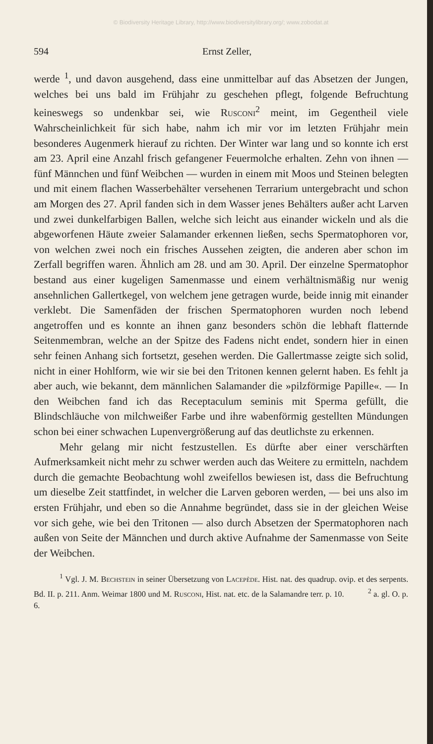© Biodiversity Heritage Library, http://www.biodiversitylibrary.org/; www.zobodat.at
594 Ernst Zeller,
werde <sup>1</sup>, und davon ausgehend, dass eine unmittelbar auf das Absetzen der Jungen, welches bei uns bald im Frühjahr zu geschehen pflegt, folgende Befruchtung keineswegs so undenkbar sei, wie Rusconi<sup>2</sup> meint, im Gegentheil viele Wahrscheinlichkeit für sich habe, nahm ich mir vor im letzten Frühjahr mein besonderes Augenmerk hierauf zu richten. Der Winter war lang und so konnte ich erst am 23. April eine Anzahl frisch gefangener Feuermolche erhalten. Zehn von ihnen — fünf Männchen und fünf Weibchen — wurden in einem mit Moos und Steinen belegten und mit einem flachen Wasserbehälter versehenen Terrarium untergebracht und schon am Morgen des 27. April fanden sich in dem Wasser jenes Behälters außer acht Larven und zwei dunkelfarbigen Ballen, welche sich leicht aus einander wickeln und als die abgeworfenen Häute zweier Salamander erkennen ließen, sechs Spermatophoren vor, von welchen zwei noch ein frisches Aussehen zeigten, die anderen aber schon im Zerfall begriffen waren. Ähnlich am 28. und am 30. April. Der einzelne Spermatophor bestand aus einer kugeligen Samenmasse und einem verhältnismäßig nur wenig ansehnlichen Gallertkegel, von welchem jene getragen wurde, beide innig mit einander verklebt. Die Samenfäden der frischen Spermatophoren wurden noch lebend angetroffen und es konnte an ihnen ganz besonders schön die lebhaft flatternde Seitenmembran, welche an der Spitze des Fadens nicht endet, sondern hier in einen sehr feinen Anhang sich fortsetzt, gesehen werden. Die Gallertmasse zeigte sich solid, nicht in einer Hohlform, wie wir sie bei den Tritonen kennen gelernt haben. Es fehlt ja aber auch, wie bekannt, dem männlichen Salamander die »pilzförmige Papille«. — In den Weibchen fand ich das Receptaculum seminis mit Sperma gefüllt, die Blindschläuche von milchweißer Farbe und ihre wabenförmig gestellten Mündungen schon bei einer schwachen Lupenvergrößerung auf das deutlichste zu erkennen.
Mehr gelang mir nicht festzustellen. Es dürfte aber einer verschärften Aufmerksamkeit nicht mehr zu schwer werden auch das Weitere zu ermitteln, nachdem durch die gemachte Beobachtung wohl zweifellos bewiesen ist, dass die Befruchtung um dieselbe Zeit stattfindet, in welcher die Larven geboren werden, — bei uns also im ersten Frühjahr, und eben so die Annahme begründet, dass sie in der gleichen Weise vor sich gehe, wie bei den Tritonen — also durch Absetzen der Spermatophoren nach außen von Seite der Männchen und durch aktive Aufnahme der Samenmasse von Seite der Weibchen.
<sup>1</sup> Vgl. J. M. Bechstein in seiner Übersetzung von Lacepède. Hist. nat. des quadrup. ovip. et des serpents. Bd. II. p. 211. Anm. Weimar 1800 und M. Rusconi, Hist. nat. etc. de la Salamandre terr. p. 10. <sup>2</sup> a. gl. O. p. 6.